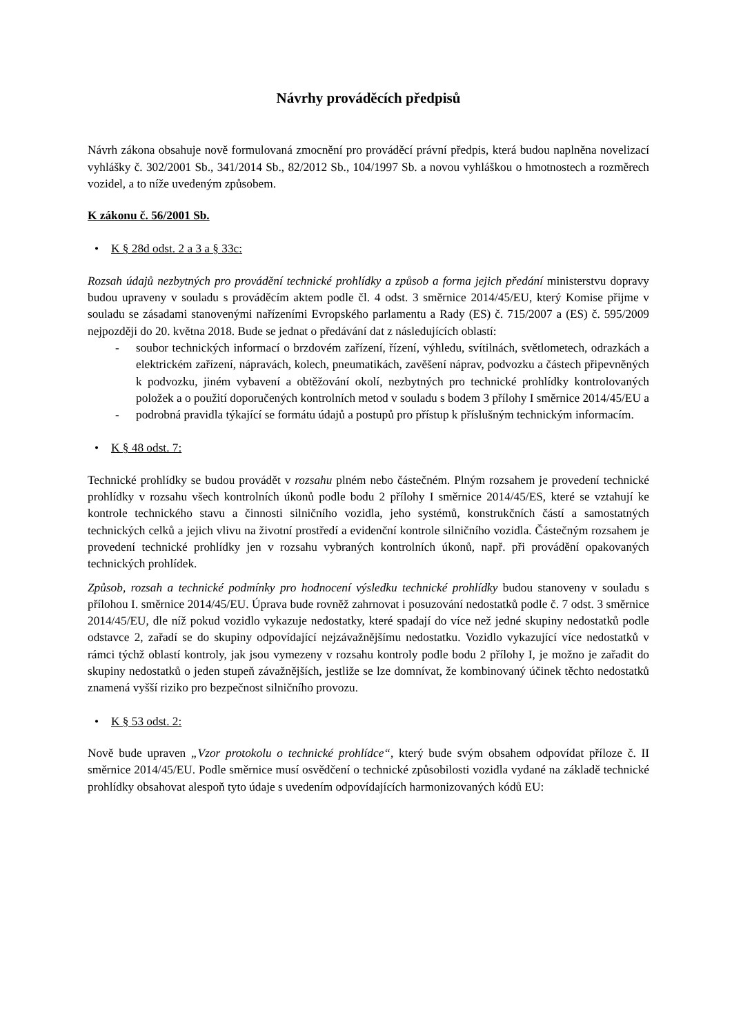Návrhy prováděcích předpisů
Návrh zákona obsahuje nově formulovaná zmocnění pro prováděcí právní předpis, která budou naplněna novelizací vyhlášky č. 302/2001 Sb., 341/2014 Sb., 82/2012 Sb., 104/1997 Sb. a novou vyhláškou o hmotnostech a rozměrech vozidel, a to níže uvedeným způsobem.
K zákonu č. 56/2001 Sb.
• K § 28d odst. 2 a 3 a § 33c:
Rozsah údajů nezbytných pro provádění technické prohlídky a způsob a forma jejich předání ministerstvu dopravy budou upraveny v souladu s prováděcím aktem podle čl. 4 odst. 3 směrnice 2014/45/EU, který Komise přijme v souladu se zásadami stanovenými nařízeními Evropského parlamentu a Rady (ES) č. 715/2007 a (ES) č. 595/2009 nejpozději do 20. května 2018. Bude se jednat o předávání dat z následujících oblastí:
- soubor technických informací o brzdovém zařízení, řízení, výhledu, svítilnách, světlometech, odrazkách a elektrickém zařízení, nápravách, kolech, pneumatikách, zavěšení náprav, podvozku a částech připevněných k podvozku, jiném vybavení a obtěžování okolí, nezbytných pro technické prohlídky kontrolovaných položek a o použití doporučených kontrolních metod v souladu s bodem 3 přílohy I směrnice 2014/45/EU a
- podrobná pravidla týkající se formátu údajů a postupů pro přístup k příslušným technickým informacím.
• K § 48 odst. 7:
Technické prohlídky se budou provádět v rozsahu plném nebo částečném. Plným rozsahem je provedení technické prohlídky v rozsahu všech kontrolních úkonů podle bodu 2 přílohy I směrnice 2014/45/ES, které se vztahují ke kontrole technického stavu a činnosti silničního vozidla, jeho systémů, konstrukčních částí a samostatných technických celků a jejich vlivu na životní prostředí a evidenční kontrole silničního vozidla. Částečným rozsahem je provedení technické prohlídky jen v rozsahu vybraných kontrolních úkonů, např. při provádění opakovaných technických prohlídek.
Způsob, rozsah a technické podmínky pro hodnocení výsledku technické prohlídky budou stanoveny v souladu s přílohou I. směrnice 2014/45/EU. Úprava bude rovněž zahrnovat i posuzování nedostatků podle č. 7 odst. 3 směrnice 2014/45/EU, dle níž pokud vozidlo vykazuje nedostatky, které spadají do více než jedné skupiny nedostatků podle odstavce 2, zařadí se do skupiny odpovídající nejzávažnějšímu nedostatku. Vozidlo vykazující více nedostatků v rámci týchž oblastí kontroly, jak jsou vymezeny v rozsahu kontroly podle bodu 2 přílohy I, je možno je zařadit do skupiny nedostatků o jeden stupeň závažnějších, jestliže se lze domnívat, že kombinovaný účinek těchto nedostatků znamená vyšší riziko pro bezpečnost silničního provozu.
• K § 53 odst. 2:
Nově bude upraven „Vzor protokolu o technické prohlídce“, který bude svým obsahem odpovídat příloze č. II směrnice 2014/45/EU. Podle směrnice musí osvědčení o technické způsobilosti vozidla vydané na základě technické prohlídky obsahovat alespoň tyto údaje s uvedením odpovídajících harmonizovaných kódů EU: